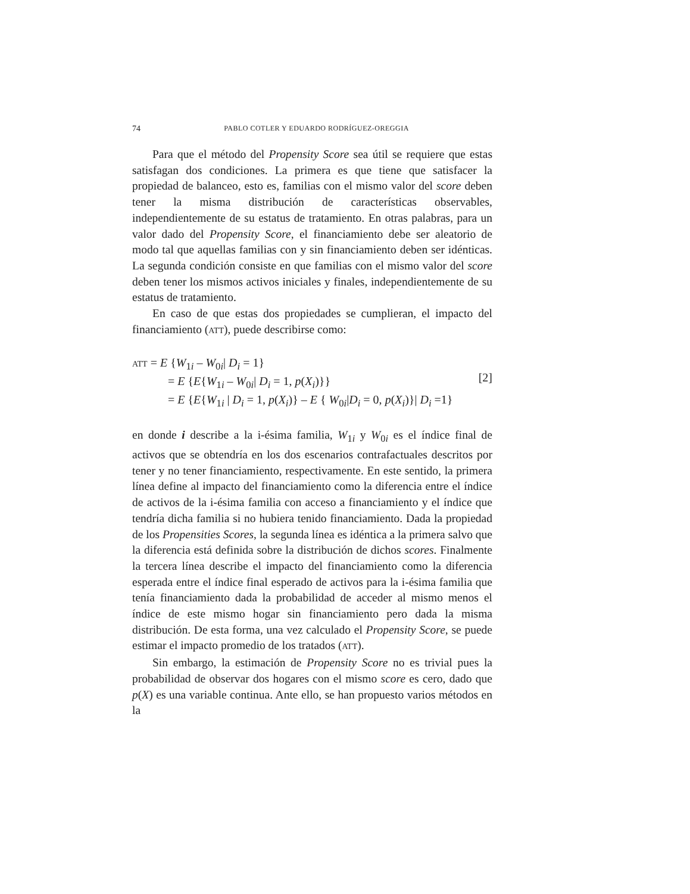74 PABLO COTLER Y EDUARDO RODRÍGUEZ-OREGGIA
Para que el método del Propensity Score sea útil se requiere que estas satisfagan dos condiciones. La primera es que tiene que satisfacer la propiedad de balanceo, esto es, familias con el mismo valor del score deben tener la misma distribución de características observables, independientemente de su estatus de tratamiento. En otras palabras, para un valor dado del Propensity Score, el financiamiento debe ser aleatorio de modo tal que aquellas familias con y sin financiamiento deben ser idénticas. La segunda condición consiste en que familias con el mismo valor del score deben tener los mismos activos iniciales y finales, independientemente de su estatus de tratamiento.
En caso de que estas dos propiedades se cumplieran, el impacto del financiamiento (ATT), puede describirse como:
ATT = E {W<sub>1i</sub> – W<sub>0i</sub>| D<sub>i</sub> = 1}
= E {E{W<sub>1i</sub> – W<sub>0i</sub>| D<sub>i</sub> = 1, p(X<sub>i</sub>)}}
= E {E{W<sub>1i</sub> | D<sub>i</sub> = 1, p(X<sub>i</sub>)} – E { W<sub>0i</sub>|D<sub>i</sub> = 0, p(X<sub>i</sub>)}| D<sub>i</sub> =1}
[2]
en donde i describe a la i-ésima familia, W<sub>1i</sub> y W<sub>0i</sub> es el índice final de activos que se obtendría en los dos escenarios contrafactuales descritos por tener y no tener financiamiento, respectivamente. En este sentido, la primera línea define al impacto del financiamiento como la diferencia entre el índice de activos de la i-ésima familia con acceso a financiamiento y el índice que tendría dicha familia si no hubiera tenido financiamiento. Dada la propiedad de los Propensities Scores, la segunda línea es idéntica a la primera salvo que la diferencia está definida sobre la distribución de dichos scores. Finalmente la tercera línea describe el impacto del financiamiento como la diferencia esperada entre el índice final esperado de activos para la i-ésima familia que tenía financiamiento dada la probabilidad de acceder al mismo menos el índice de este mismo hogar sin financiamiento pero dada la misma distribución. De esta forma, una vez calculado el Propensity Score, se puede estimar el impacto promedio de los tratados (ATT).
Sin embargo, la estimación de Propensity Score no es trivial pues la probabilidad de observar dos hogares con el mismo score es cero, dado que p(X) es una variable continua. Ante ello, se han propuesto varios métodos en la